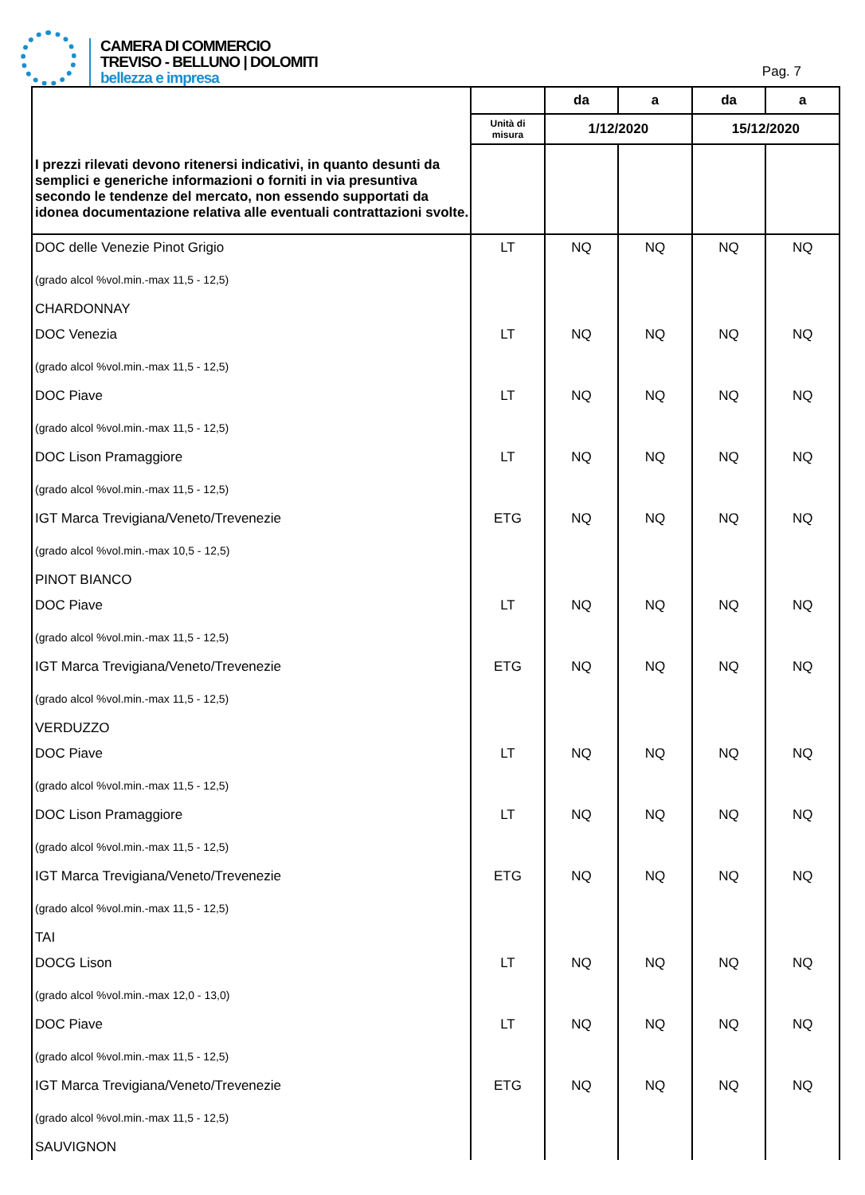CAMERA DI COMMERCIO
TREVISO - BELLUNO | DOLOMITI
bellezza e impresa
Pag. 7
| | | da | a | da | a |
| --- | --- | --- | --- | --- | --- |
| | Unità di misura | 1/12/2020 | | 15/12/2020 | |
| I prezzi rilevati devono ritenersi indicativi, in quanto desunti da semplici e generiche informazioni o forniti in via presuntiva secondo le tendenze del mercato, non essendo supportati da idonea documentazione relativa alle eventuali contrattazioni svolte. | | | | | |
| DOC delle Venezie Pinot Grigio (grado alcol %vol.min.-max 11,5 - 12,5) | LT | NQ | NQ | NQ | NQ |
| CHARDONNAY | | | | | |
| DOC Venezia (grado alcol %vol.min.-max 11,5 - 12,5) | LT | NQ | NQ | NQ | NQ |
| DOC Piave (grado alcol %vol.min.-max 11,5 - 12,5) | LT | NQ | NQ | NQ | NQ |
| DOC Lison Pramaggiore (grado alcol %vol.min.-max 11,5 - 12,5) | LT | NQ | NQ | NQ | NQ |
| IGT Marca Trevigiana/Veneto/Trevenezie (grado alcol %vol.min.-max 10,5 - 12,5) | ETG | NQ | NQ | NQ | NQ |
| PINOT BIANCO | | | | | |
| DOC Piave (grado alcol %vol.min.-max 11,5 - 12,5) | LT | NQ | NQ | NQ | NQ |
| IGT Marca Trevigiana/Veneto/Trevenezie (grado alcol %vol.min.-max 11,5 - 12,5) | ETG | NQ | NQ | NQ | NQ |
| VERDUZZO | | | | | |
| DOC Piave (grado alcol %vol.min.-max 11,5 - 12,5) | LT | NQ | NQ | NQ | NQ |
| DOC Lison Pramaggiore (grado alcol %vol.min.-max 11,5 - 12,5) | LT | NQ | NQ | NQ | NQ |
| IGT Marca Trevigiana/Veneto/Trevenezie (grado alcol %vol.min.-max 11,5 - 12,5) | ETG | NQ | NQ | NQ | NQ |
| TAI | | | | | |
| DOCG Lison (grado alcol %vol.min.-max 12,0 - 13,0) | LT | NQ | NQ | NQ | NQ |
| DOC Piave (grado alcol %vol.min.-max 11,5 - 12,5) | LT | NQ | NQ | NQ | NQ |
| IGT Marca Trevigiana/Veneto/Trevenezie (grado alcol %vol.min.-max 11,5 - 12,5) | ETG | NQ | NQ | NQ | NQ |
| SAUVIGNON | | | | | |